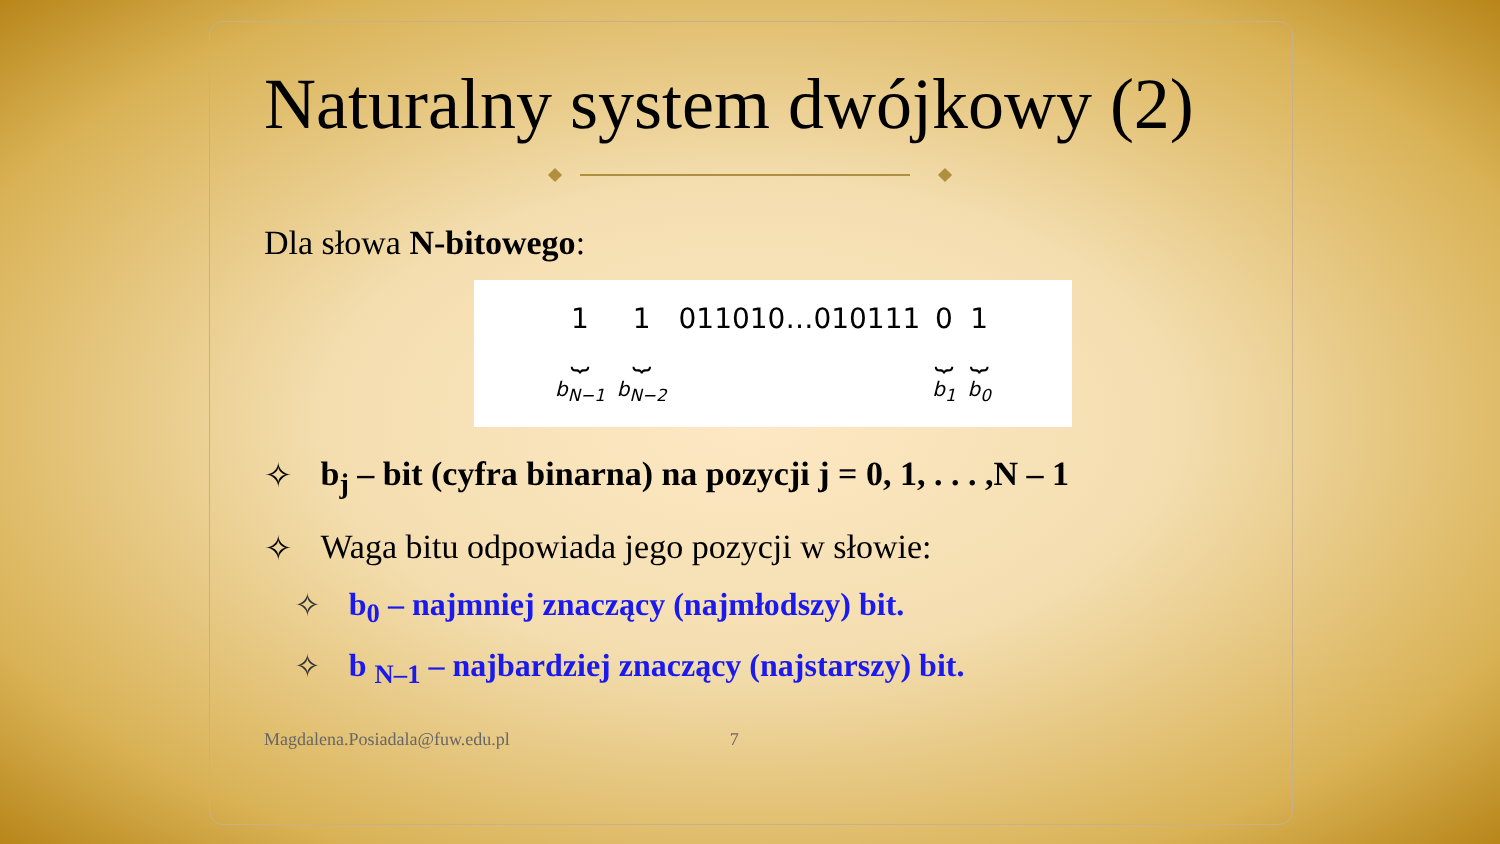Naturalny system dwójkowy (2)
Dla słowa N-bitowego:
| 1 | 1 | 011010…010111 | 0 | 1 |
| ⏟ | ⏟ | | ⏟ | ⏟ |
| b<sub>N−1</sub> | b<sub>N−2</sub> | | b<sub>1</sub> | b<sub>0</sub> |
✧ b<sub>j</sub> – bit (cyfra binarna) na pozycji j = 0, 1, . . . ,N – 1
✧ Waga bitu odpowiada jego pozycji w słowie:
✧ b<sub>0</sub> – najmniej znaczący (najmłodszy) bit.
✧ b <sub>N–1</sub> – najbardziej znaczący (najstarszy) bit.
Magdalena.Posiadala@fuw.edu.pl 7